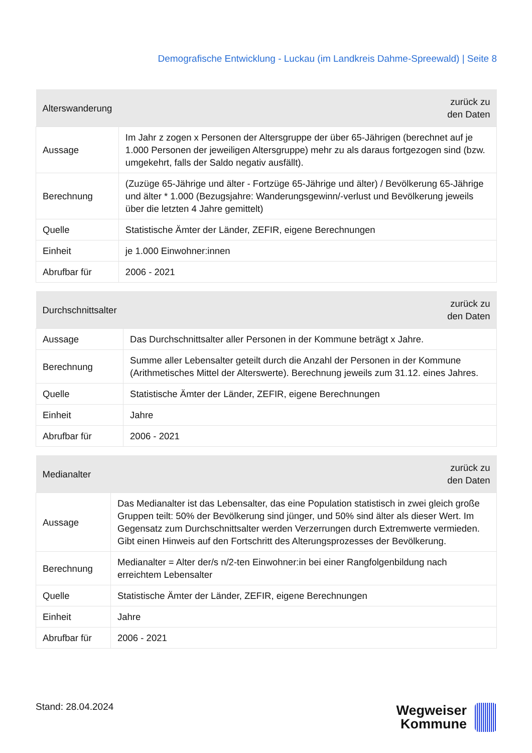Demografische Entwicklung - Luckau (im Landkreis Dahme-Spreewald) | Seite 8
| Alterswanderung | zurück zu den Daten |
| --- | --- |
| Aussage | Im Jahr z zogen x Personen der Altersgruppe der über 65-Jährigen (berechnet auf je 1.000 Personen der jeweiligen Altersgruppe) mehr zu als daraus fortgezogen sind (bzw. umgekehrt, falls der Saldo negativ ausfällt). |
| Berechnung | (Zuzüge 65-Jährige und älter - Fortzüge 65-Jährige und älter) / Bevölkerung 65-Jährige und älter * 1.000 (Bezugsjahre: Wanderungsgewinn/-verlust und Bevölkerung jeweils über die letzten 4 Jahre gemittelt) |
| Quelle | Statistische Ämter der Länder, ZEFIR, eigene Berechnungen |
| Einheit | je 1.000 Einwohner:innen |
| Abrufbar für | 2006 - 2021 |
| Durchschnittsalter | zurück zu den Daten |
| --- | --- |
| Aussage | Das Durchschnittsalter aller Personen in der Kommune beträgt x Jahre. |
| Berechnung | Summe aller Lebensalter geteilt durch die Anzahl der Personen in der Kommune (Arithmetisches Mittel der Alterswerte). Berechnung jeweils zum 31.12. eines Jahres. |
| Quelle | Statistische Ämter der Länder, ZEFIR, eigene Berechnungen |
| Einheit | Jahre |
| Abrufbar für | 2006 - 2021 |
| Medianalter | zurück zu den Daten |
| --- | --- |
| Aussage | Das Medianalter ist das Lebensalter, das eine Population statistisch in zwei gleich große Gruppen teilt: 50% der Bevölkerung sind jünger, und 50% sind älter als dieser Wert. Im Gegensatz zum Durchschnittsalter werden Verzerrungen durch Extremwerte vermieden. Gibt einen Hinweis auf den Fortschritt des Alterungsprozesses der Bevölkerung. |
| Berechnung | Medianalter = Alter der/s n/2-ten Einwohner:in bei einer Rangfolgenbildung nach erreichtem Lebensalter |
| Quelle | Statistische Ämter der Länder, ZEFIR, eigene Berechnungen |
| Einheit | Jahre |
| Abrufbar für | 2006 - 2021 |
Stand: 28.04.2024
Wegweiser
Kommune